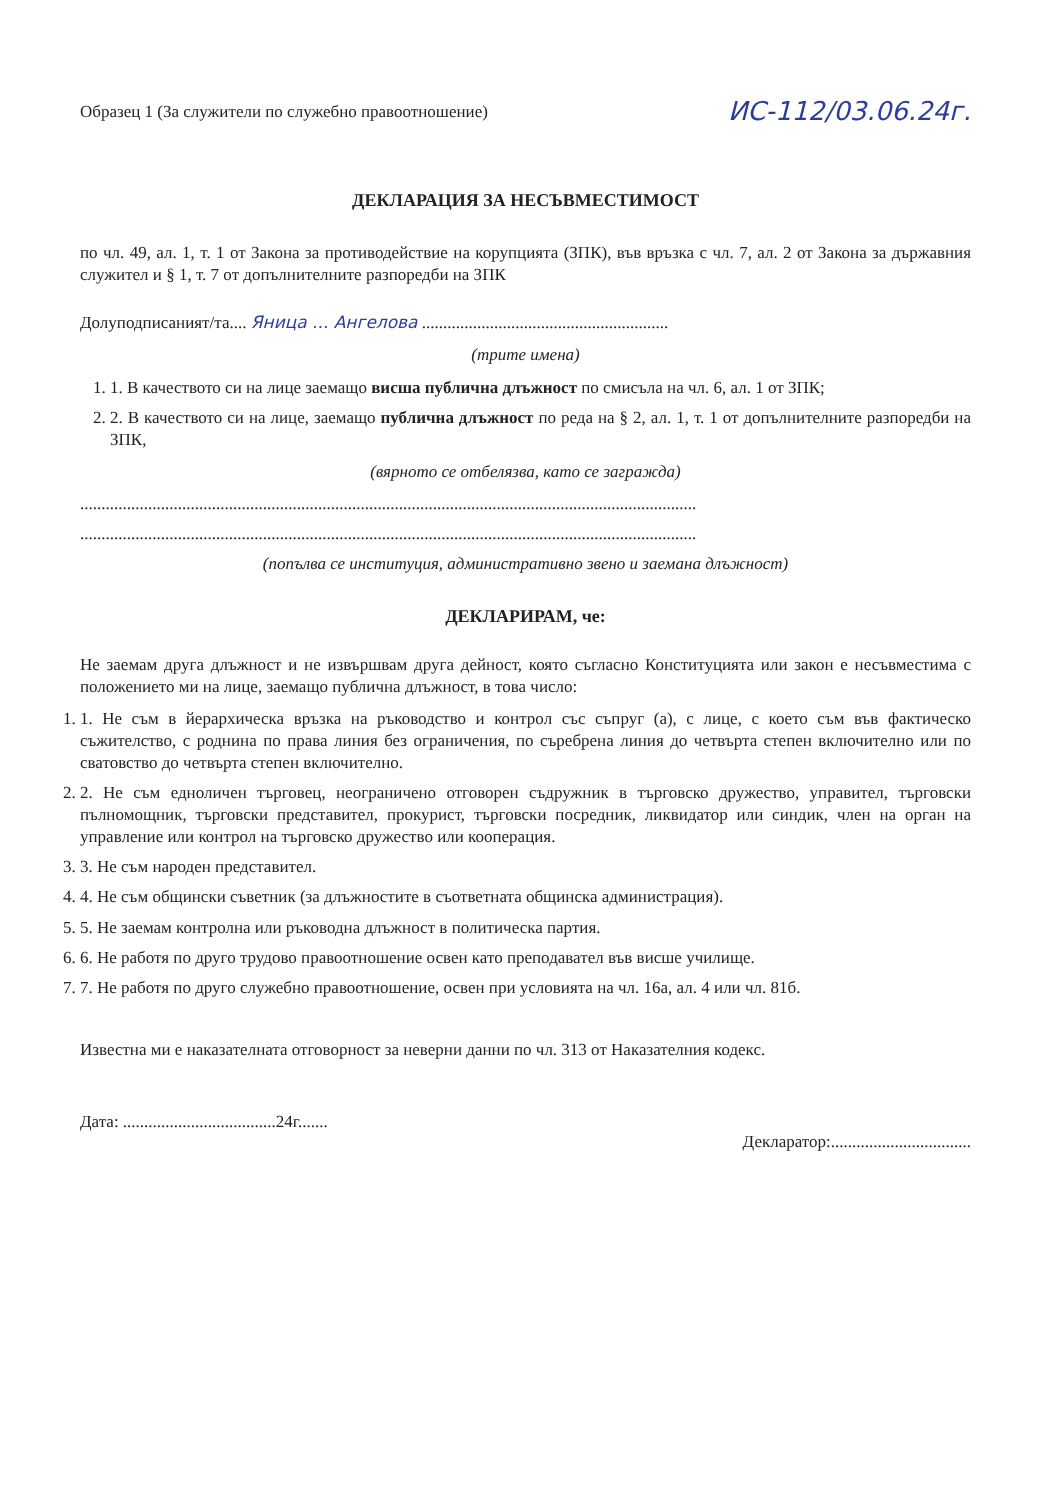Образец 1 (За служители по служебно правоотношение) ИС-112/03.06.24г.
ДЕКЛАРАЦИЯ ЗА НЕСЪВМЕСТИМОСТ
по чл. 49, ал. 1, т. 1 от Закона за противодействие на корупцията (ЗПК), във връзка с чл. 7, ал. 2 от Закона за държавния служител и § 1, т. 7 от допълнителните разпоредби на ЗПК
Долуподписаният/та.... Яница ... Ангелова ..........................................................
(трите имена)
1. 1. В качеството си на лице заемащо висша публична длъжност по смисъла на чл. 6, ал. 1 от ЗПК;
2. 2. В качеството си на лице, заемащо публична длъжност по реда на § 2, ал. 1, т. 1 от допълнителните разпоредби на ЗПК,
(вярното се отбелязва, като се загражда)
.................................................................................................................................................
.................................................................................................................................................
(попълва се институция, административно звено и заемана длъжност)
ДЕКЛАРИРАМ, че:
Не заемам друга длъжност и не извършвам друга дейност, която съгласно Конституцията или закон е несъвместима с положението ми на лице, заемащо публична длъжност, в това число:
1. 1. Не съм в йерархическа връзка на ръководство и контрол със съпруг (а), с лице, с което съм във фактическо съжителство, с роднина по права линия без ограничения, по съребрена линия до четвърта степен включително или по сватовство до четвърта степен включително.
2. 2. Не съм едноличен търговец, неограничено отговорен съдружник в търговско дружество, управител, търговски пълномощник, търговски представител, прокурист, търговски посредник, ликвидатор или синдик, член на орган на управление или контрол на търговско дружество или кооперация.
3. 3. Не съм народен представител.
4. 4. Не съм общински съветник (за длъжностите в съответната общинска администрация).
5. 5. Не заемам контролна или ръководна длъжност в политическа партия.
6. 6. Не работя по друго трудово правоотношение освен като преподавател във висше училище.
7. 7. Не работя по друго служебно правоотношение, освен при условията на чл. 16а, ал. 4 или чл. 81б.
Известна ми е наказателната отговорност за неверни данни по чл. 313 от Наказателния кодекс.
Дата: ....................................24г....... Декларатор:.................................